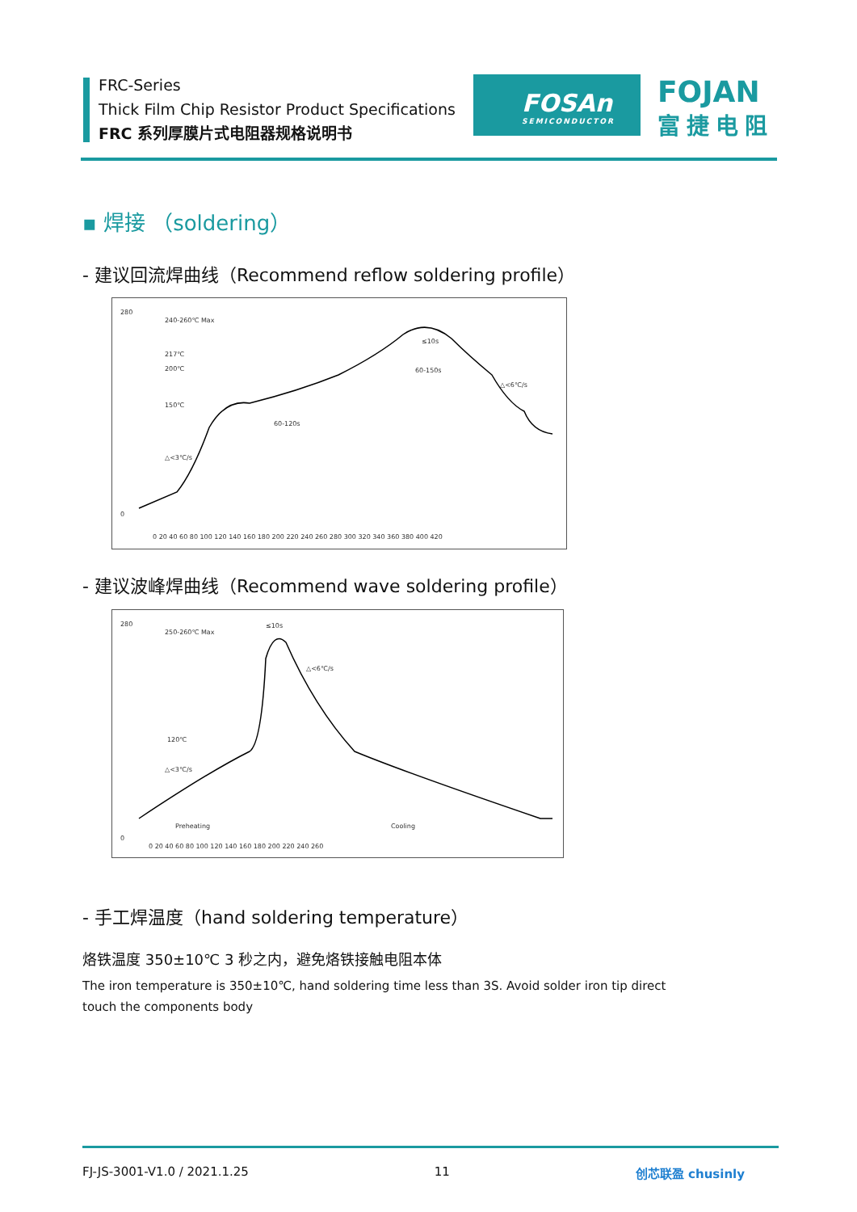FRC-Series
Thick Film Chip Resistor Product Specifications
FRC 系列厚膜片式电阻器规格说明书
FOSAn
SEMICONDUCTOR
FOJAN
富捷电阻
▪ 焊接 （soldering）
- 建议回流焊曲线（Recommend reflow soldering profile）
280
0
0 20 40 60 80 100 120 140 160 180 200 220 240 260 280 300 320 340 360 380 400 420
240-260℃ Max
217℃
200℃
150℃
60-120s
60-150s
≤10s
△<6℃/s
△<3℃/s
- 建议波峰焊曲线（Recommend wave soldering profile）
280
0
0 20 40 60 80 100 120 140 160 180 200 220 240 260
250-260℃ Max
≤10s
120℃
△<3℃/s
△<6℃/s
Preheating
Cooling
- 手工焊温度（hand soldering temperature）
烙铁温度 350±10℃ 3 秒之内，避免烙铁接触电阻本体
The iron temperature is 350±10℃, hand soldering time less than 3S. Avoid solder iron tip direct
touch the components body
FJ-JS-3001-V1.0 / 2021.1.25 11 创芯联盈 chusinly